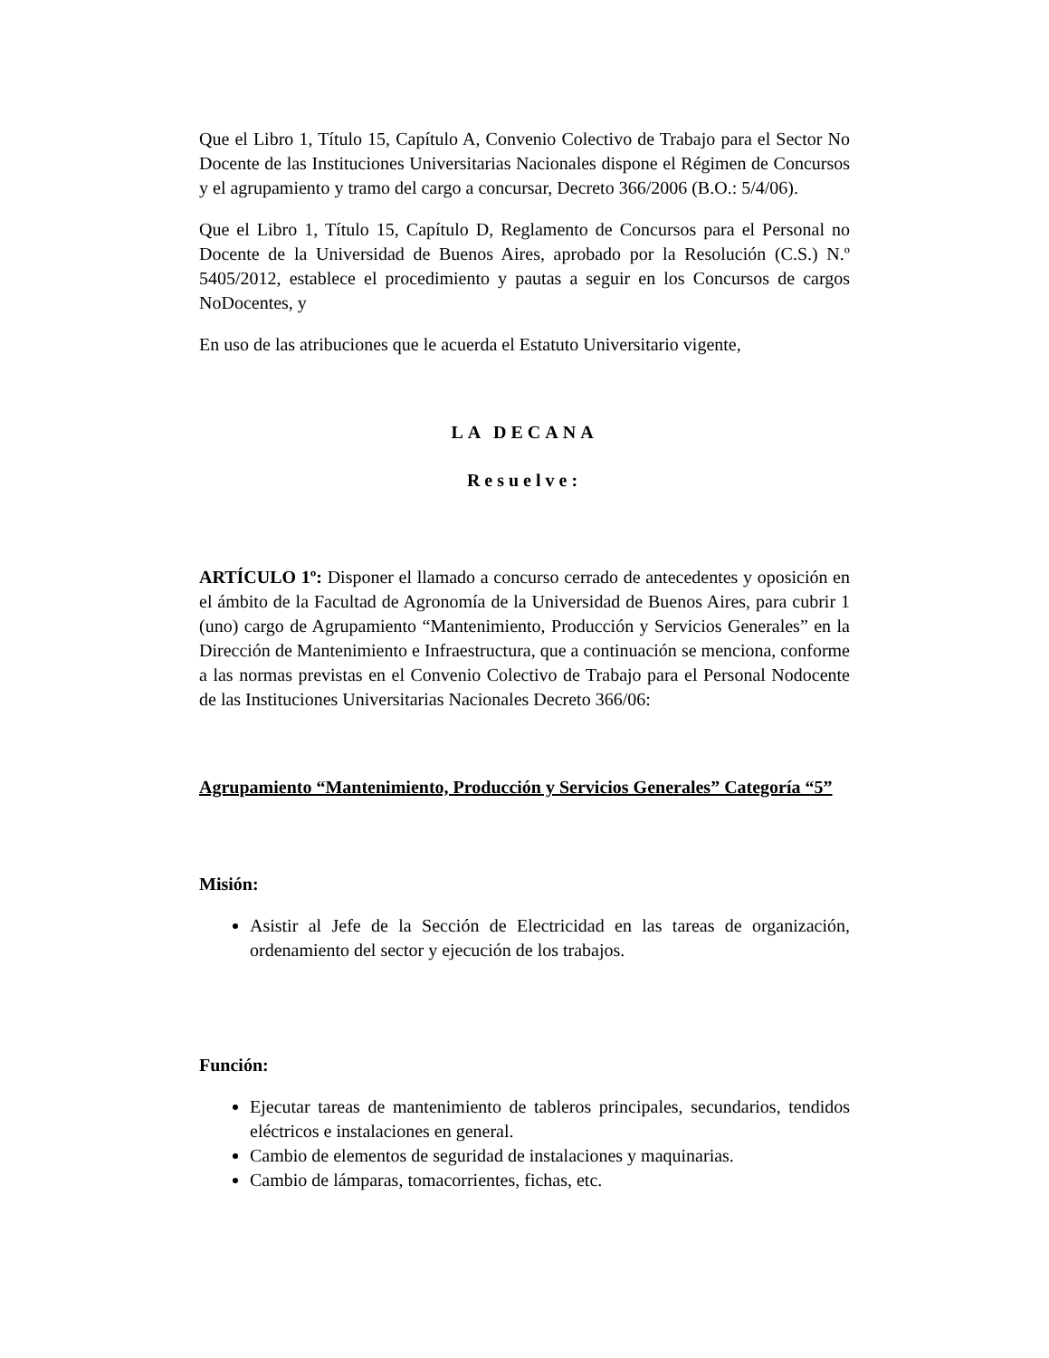Que el Libro 1, Título 15, Capítulo A, Convenio Colectivo de Trabajo para el Sector No Docente de las Instituciones Universitarias Nacionales dispone el Régimen de Concursos y el agrupamiento y tramo del cargo a concursar, Decreto 366/2006 (B.O.: 5/4/06).
Que el Libro 1, Título 15, Capítulo D, Reglamento de Concursos para el Personal no Docente de la Universidad de Buenos Aires, aprobado por la Resolución (C.S.) N.º 5405/2012, establece el procedimiento y pautas a seguir en los Concursos de cargos NoDocentes, y
En uso de las atribuciones que le acuerda el Estatuto Universitario vigente,
LA DECANA
Resuelve:
ARTÍCULO 1º: Disponer el llamado a concurso cerrado de antecedentes y oposición en el ámbito de la Facultad de Agronomía de la Universidad de Buenos Aires, para cubrir 1 (uno) cargo de Agrupamiento “Mantenimiento, Producción y Servicios Generales” en la Dirección de Mantenimiento e Infraestructura, que a continuación se menciona, conforme a las normas previstas en el Convenio Colectivo de Trabajo para el Personal Nodocente de las Instituciones Universitarias Nacionales Decreto 366/06:
Agrupamiento “Mantenimiento, Producción y Servicios Generales” Categoría “5”
Misión:
Asistir al Jefe de la Sección de Electricidad en las tareas de organización, ordenamiento del sector y ejecución de los trabajos.
Función:
Ejecutar tareas de mantenimiento de tableros principales, secundarios, tendidos eléctricos e instalaciones en general.
Cambio de elementos de seguridad de instalaciones y maquinarias.
Cambio de lámparas, tomacorrientes, fichas, etc.